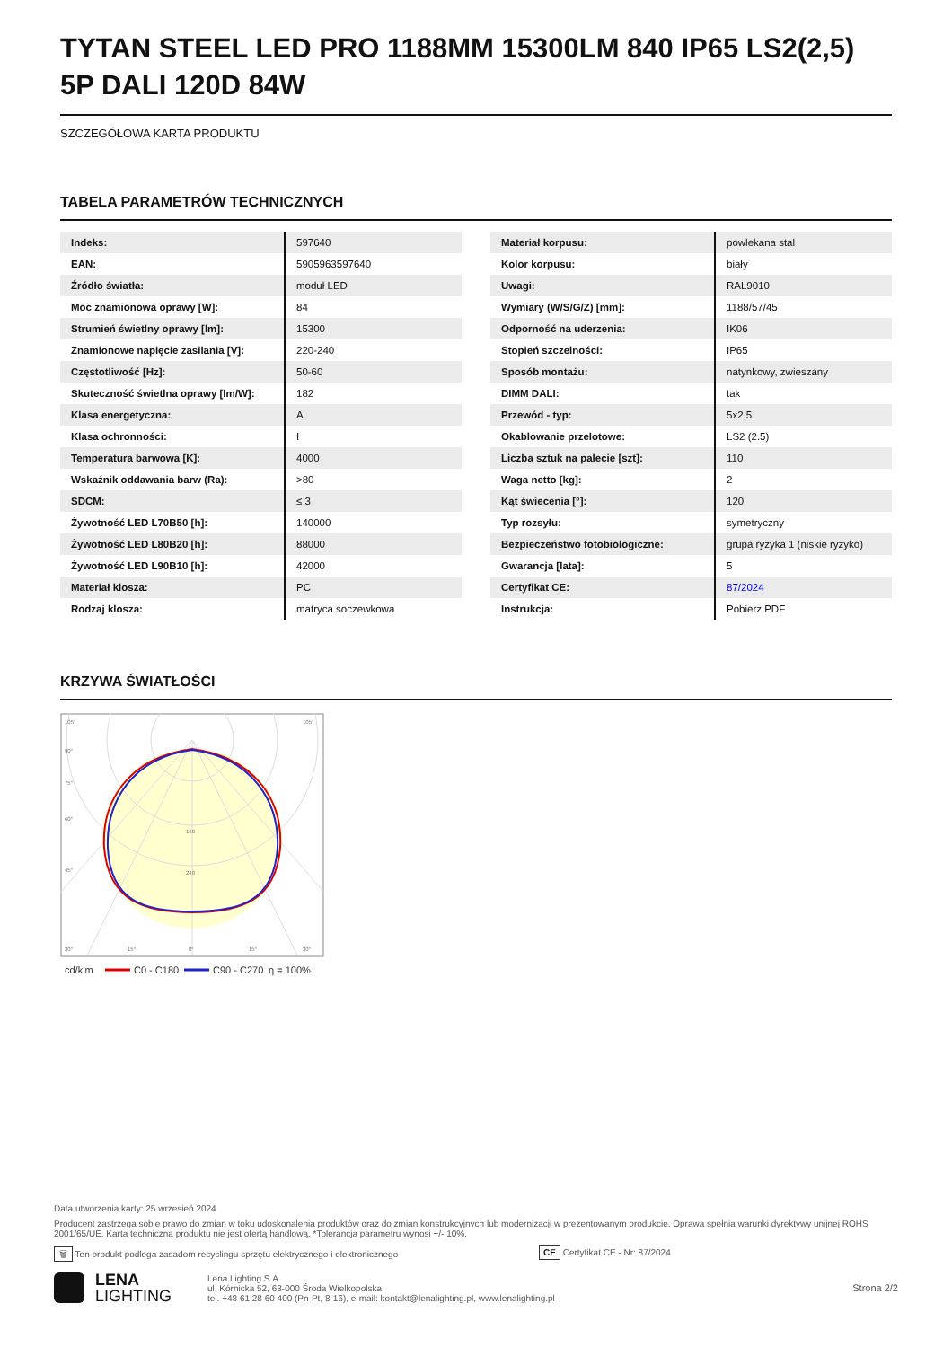TYTAN STEEL LED PRO 1188MM 15300LM 840 IP65 LS2(2,5) 5P DALI 120D 84W
SZCZEGÓŁOWA KARTA PRODUKTU
TABELA PARAMETRÓW TECHNICZNYCH
| Indeks: | 597640 |
| EAN: | 5905963597640 |
| Źródło światła: | moduł LED |
| Moc znamionowa oprawy [W]: | 84 |
| Strumień świetlny oprawy [lm]: | 15300 |
| Znamionowe napięcie zasilania [V]: | 220-240 |
| Częstotliwość [Hz]: | 50-60 |
| Skuteczność świetlna oprawy [lm/W]: | 182 |
| Klasa energetyczna: | A |
| Klasa ochronności: | I |
| Temperatura barwowa [K]: | 4000 |
| Wskaźnik oddawania barw (Ra): | >80 |
| SDCM: | ≤ 3 |
| Żywotność LED L70B50 [h]: | 140000 |
| Żywotność LED L80B20 [h]: | 88000 |
| Żywotność LED L90B10 [h]: | 42000 |
| Materiał klosza: | PC |
| Rodzaj klosza: | matryca soczewkowa |
| Materiał korpusu: | powlekana stal |
| Kolor korpusu: | biały |
| Uwagi: | RAL9010 |
| Wymiary (W/S/G/Z) [mm]: | 1188/57/45 |
| Odporność na uderzenia: | IK06 |
| Stopień szczelności: | IP65 |
| Sposób montażu: | natynkowy, zwieszany |
| DIMM DALI: | tak |
| Przewód - typ: | 5x2,5 |
| Okablowanie przelotowe: | LS2 (2.5) |
| Liczba sztuk na palecie [szt]: | 110 |
| Waga netto [kg]: | 2 |
| Kąt świecenia [°]: | 120 |
| Typ rozsyłu: | symetryczny |
| Bezpieczeństwo fotobiologiczne: | grupa ryzyka 1 (niskie ryzyko) |
| Gwarancja [lata]: | 5 |
| Certyfikat CE: | 87/2024 |
| Instrukcja: | Pobierz PDF |
KRZYWA ŚWIATŁOŚCI
105°
105°
90°
75°
60°
45°
160
240
30°
15°
0°
15°
30°
cd/klm
C0 - C180
C90 - C270
η = 100%
Data utworzenia karty: 25 wrzesień 2024
Producent zastrzega sobie prawo do zmian w toku udoskonalenia produktów oraz do zmian konstrukcyjnych lub modernizacji w prezentowanym produkcie. Oprawa spełnia warunki dyrektywy unijnej ROHS 2001/65/UE. Karta techniczna produktu nie jest ofertą handlową. *Tolerancja parametru wynosi +/- 10%.
🗑 Ten produkt podlega zasadom recyclingu sprzętu elektrycznego i elektronicznego CE Certyfikat CE - Nr: 87/2024
LENA
LIGHTING
Lena Lighting S.A.
ul. Kórnicka 52, 63-000 Środa Wielkopolska
tel. +48 61 28 60 400 (Pn-Pt, 8-16), e-mail: kontakt@lenalighting.pl, www.lenalighting.pl
Strona 2/2